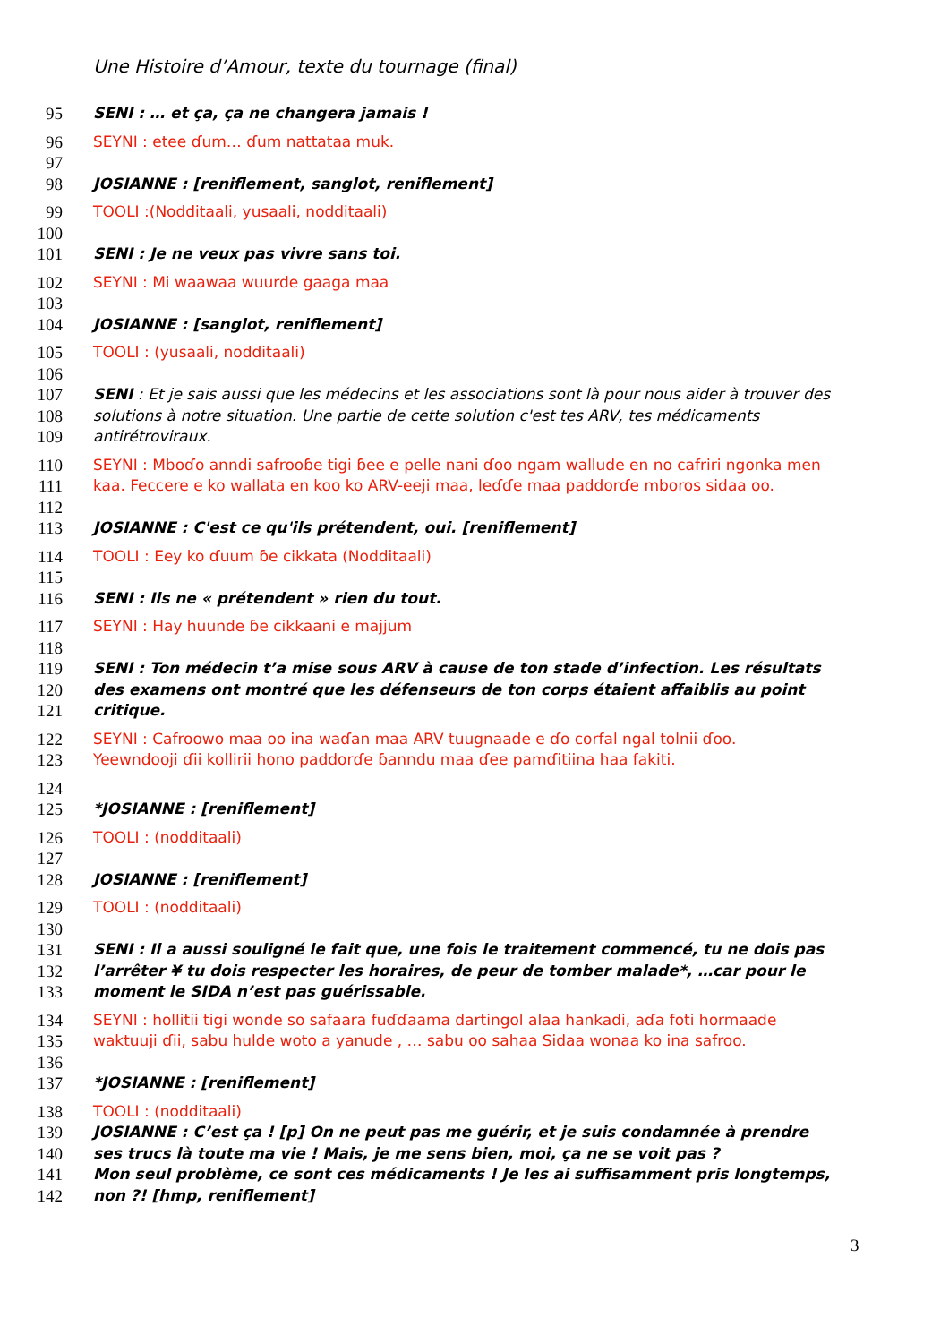Une Histoire d’Amour, texte du tournage (final)
95 SENI : … et ça, ça ne changera jamais !
96 SEYNI : etee ɗum… ɗum nattataa muk.
97
98 JOSIANNE : [reniflement, sanglot, reniflement]
99 TOOLI :(Nodditaali, yusaali, nodditaali)
100
101 SENI : Je ne veux pas vivre sans toi.
102 SEYNI : Mi waawaa wuurde gaaga maa
103
104 JOSIANNE : [sanglot, reniflement]
105 TOOLI : (yusaali, nodditaali)
106
107 SENI : Et je sais aussi que les médecins et les associations sont là pour nous aider à trouver des
108 solutions à notre situation. Une partie de cette solution c'est tes ARV, tes médicaments
109 antirétroviraux.
110 SEYNI : Mboɗo anndi safrooɓe tigi ɓee e pelle nani ɗoo ngam wallude en no cafriri ngonka men
111 kaa. Feccere e ko wallata en koo ko ARV-eeji maa, leɗɗe maa paddorɗe mboros sidaa oo.
112
113 JOSIANNE : C'est ce qu'ils prétendent, oui. [reniflement]
114 TOOLI : Eey ko ɗuum ɓe cikkata (Nodditaali)
115
116 SENI : Ils ne « prétendent » rien du tout.
117 SEYNI : Hay huunde ɓe cikkaani e majjum
118
119 SENI : Ton médecin t’a mise sous ARV à cause de ton stade d’infection. Les résultats
120 des examens ont montré que les défenseurs de ton corps étaient affaiblis au point
121 critique.
122 SEYNI : Cafroowo maa oo ina waɗan maa ARV tuugnaade e ɗo corfal ngal tolnii ɗoo.
123 Yeewndooji ɗii kollirii hono paddorɗe ɓanndu maa ɗee pamɗitiina haa fakiti.
124
125 *JOSIANNE : [reniflement]
126 TOOLI : (nodditaali)
127
128 JOSIANNE : [reniflement]
129 TOOLI : (nodditaali)
130
131 SENI : Il a aussi souligné le fait que, une fois le traitement commencé, tu ne dois pas
132 l’arrêter ¥ tu dois respecter les horaires, de peur de tomber malade*, …car pour le
133 moment le SIDA n’est pas guérissable.
134 SEYNI : hollitii tigi wonde so safaara fuɗɗaama dartingol alaa hankadi, aɗa foti hormaade
135 waktuuji ɗii, sabu hulde woto a yanude , … sabu oo sahaa Sidaa wonaa ko ina safroo.
136
137 *JOSIANNE : [reniflement]
138 TOOLI : (nodditaali)
139 JOSIANNE : C’est ça ! [p] On ne peut pas me guérir, et je suis condamnée à prendre
140 ses trucs là toute ma vie ! Mais, je me sens bien, moi, ça ne se voit pas ?
141 Mon seul problème, ce sont ces médicaments ! Je les ai suffisamment pris longtemps,
142 non ?! [hmp, reniflement]
3